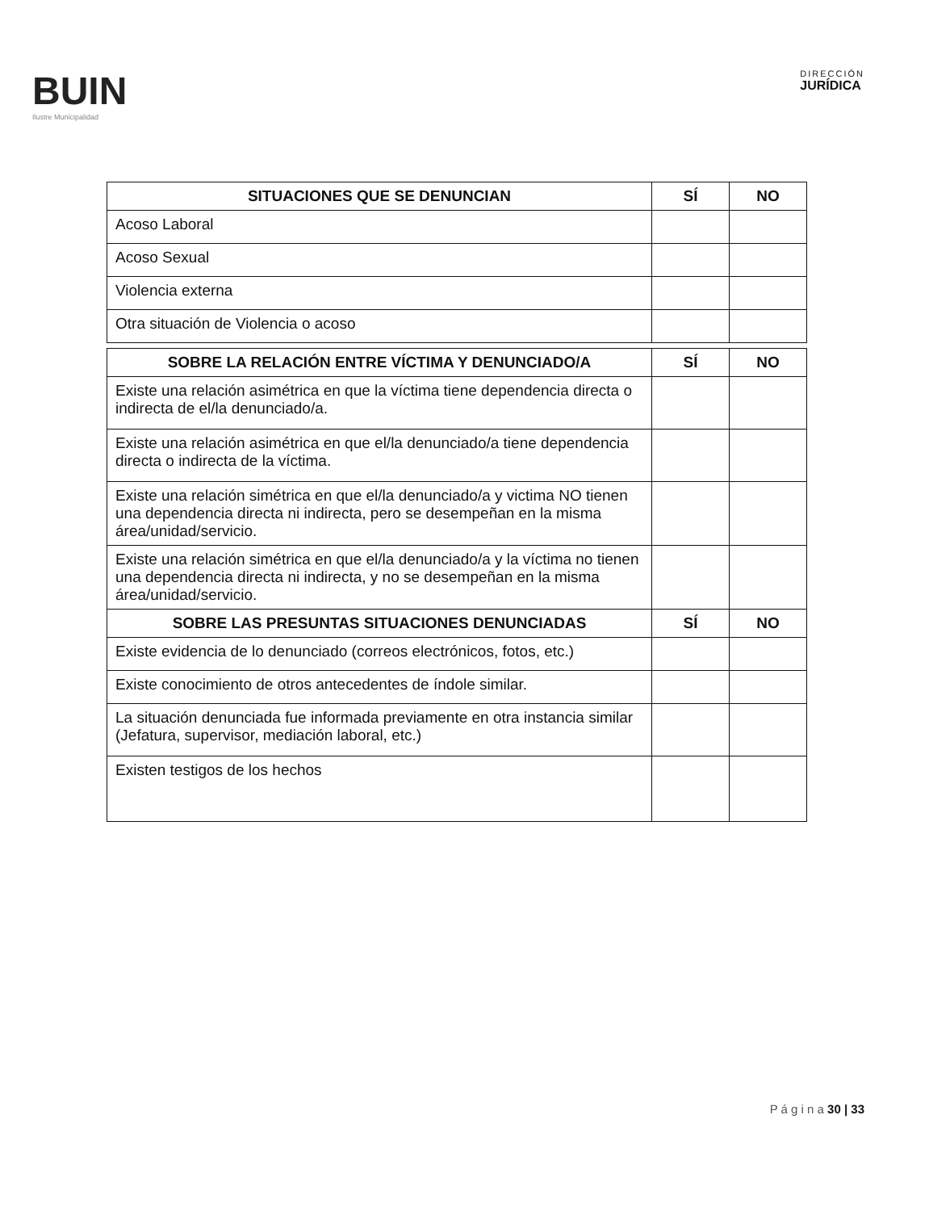BUIN
Ilustre Municipalidad
DIRECCIÓN
JURÍDICA
| SITUACIONES QUE SE DENUNCIAN | SÍ | NO |
| --- | --- | --- |
| Acoso Laboral | | |
| Acoso Sexual | | |
| Violencia externa | | |
| Otra situación de Violencia o acoso | | |
| SOBRE LA RELACIÓN ENTRE VÍCTIMA Y DENUNCIADO/A | SÍ | NO |
| --- | --- | --- |
| Existe una relación asimétrica en que la víctima tiene dependencia directa o indirecta de el/la denunciado/a. | | |
| Existe una relación asimétrica en que el/la denunciado/a tiene dependencia directa o indirecta de la víctima. | | |
| Existe una relación simétrica en que el/la denunciado/a y victima NO tienen una dependencia directa ni indirecta, pero se desempeñan en la misma área/unidad/servicio. | | |
| Existe una relación simétrica en que el/la denunciado/a y la víctima no tienen una dependencia directa ni indirecta, y no se desempeñan en la misma área/unidad/servicio. | | |
| SOBRE LAS PRESUNTAS SITUACIONES DENUNCIADAS | SÍ | NO |
| Existe evidencia de lo denunciado (correos electrónicos, fotos, etc.) | | |
| Existe conocimiento de otros antecedentes de índole similar. | | |
| La situación denunciada fue informada previamente en otra instancia similar (Jefatura, supervisor, mediación laboral, etc.) | | |
| Existen testigos de los hechos | | |
P á g i n a 30 | 33